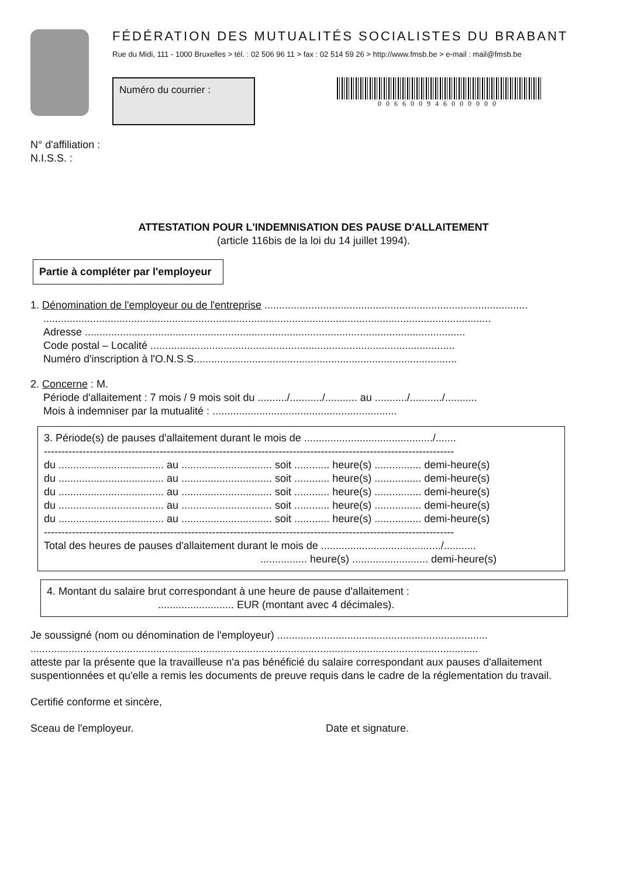FÉDÉRATION DES MUTUALITÉS SOCIALISTES DU BRABANT
Rue du Midi, 111 - 1000 Bruxelles > tél. : 02 506 96 11 > fax : 02 514 59 26 > http://www.fmsb.be > e-mail : mail@fmsb.be
Numéro du courrier :
006600946000000
N° d'affiliation :
N.I.S.S. :
ATTESTATION POUR L'INDEMNISATION DES PAUSE D'ALLAITEMENT
(article 116bis de la loi du 14 juillet 1994).
Partie à compléter par l'employeur
1. Dénomination de l'employeur ou de l'entreprise ..........................................................................................
.........................................................................................................................................................
Adresse ..................................................................................................................................
Code postal – Localité ........................................................................................................
Numéro d'inscription à l'O.N.S.S..........................................................................................
2. Concerne : M.
Période d'allaitement : 7 mois / 9 mois soit du ........../.........../........... au .........../.........../...........
Mois à indemniser par la mutualité : ...............................................................
3. Période(s) de pauses d'allaitement durant le mois de ............................................/.......
---------------------------------------------------------------------------------------------------------------------
du .................................... au ............................... soit ............ heure(s) ................ demi-heure(s)
du .................................... au ............................... soit ............ heure(s) ................ demi-heure(s)
du .................................... au ............................... soit ............ heure(s) ................ demi-heure(s)
du .................................... au ............................... soit ............ heure(s) ................ demi-heure(s)
du .................................... au ............................... soit ............ heure(s) ................ demi-heure(s)
---------------------------------------------------------------------------------------------------------------------
Total des heures de pauses d'allaitement durant le mois de ........................................./...........
................ heure(s) .......................... demi-heure(s)
4. Montant du salaire brut correspondant à une heure de pause d'allaitement :
.......................... EUR (montant avec 4 décimales).
Je soussigné (nom ou dénomination de l'employeur) ........................................................................
.........................................................................................................................................................
atteste par la présente que la travailleuse n'a pas bénéficié du salaire correspondant aux pauses d'allaitement suspentionnées et qu'elle a remis les documents de preuve requis dans le cadre de la réglementation du travail.
Certifié conforme et sincère,
Sceau de l'employeur. Date et signature.